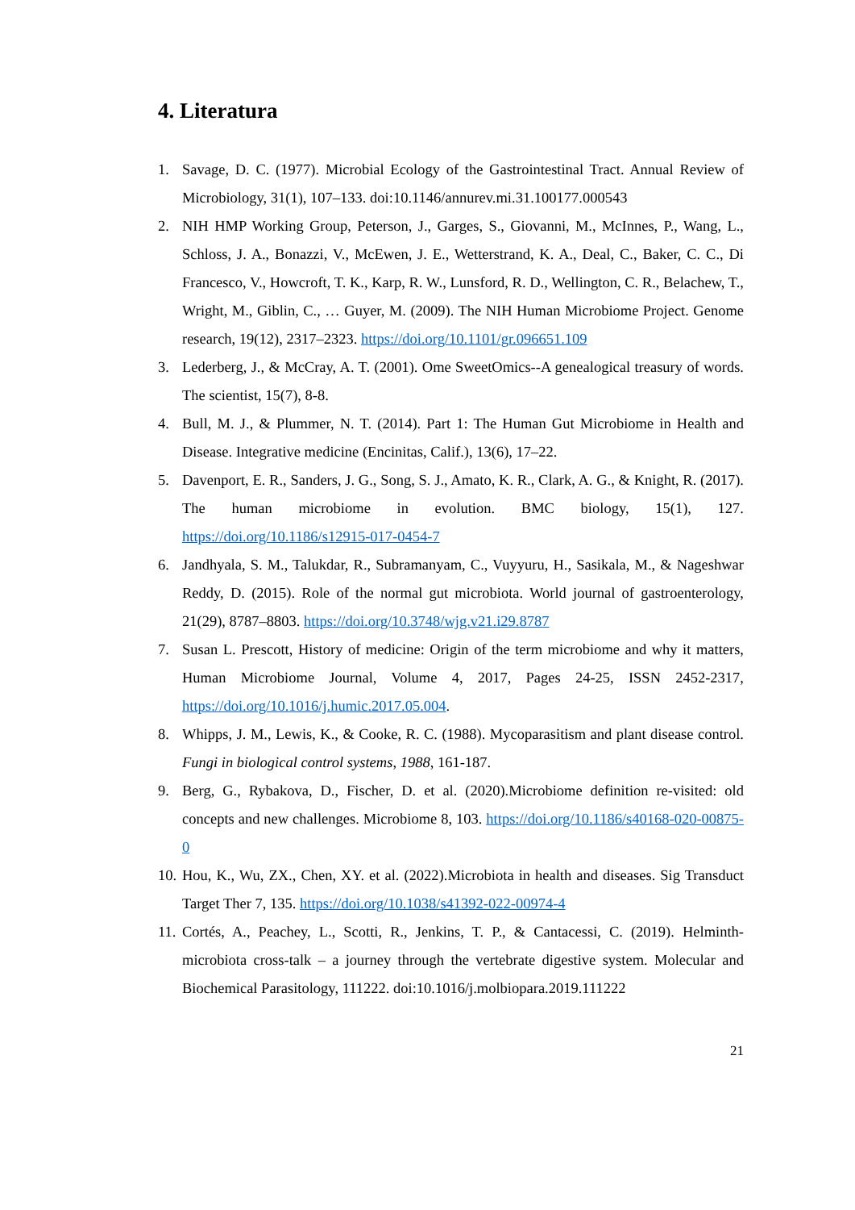4. Literatura
1. Savage, D. C. (1977). Microbial Ecology of the Gastrointestinal Tract. Annual Review of Microbiology, 31(1), 107–133. doi:10.1146/annurev.mi.31.100177.000543
2. NIH HMP Working Group, Peterson, J., Garges, S., Giovanni, M., McInnes, P., Wang, L., Schloss, J. A., Bonazzi, V., McEwen, J. E., Wetterstrand, K. A., Deal, C., Baker, C. C., Di Francesco, V., Howcroft, T. K., Karp, R. W., Lunsford, R. D., Wellington, C. R., Belachew, T., Wright, M., Giblin, C., … Guyer, M. (2009). The NIH Human Microbiome Project. Genome research, 19(12), 2317–2323. https://doi.org/10.1101/gr.096651.109
3. Lederberg, J., & McCray, A. T. (2001). Ome SweetOmics--A genealogical treasury of words. The scientist, 15(7), 8-8.
4. Bull, M. J., & Plummer, N. T. (2014). Part 1: The Human Gut Microbiome in Health and Disease. Integrative medicine (Encinitas, Calif.), 13(6), 17–22.
5. Davenport, E. R., Sanders, J. G., Song, S. J., Amato, K. R., Clark, A. G., & Knight, R. (2017). The human microbiome in evolution. BMC biology, 15(1), 127. https://doi.org/10.1186/s12915-017-0454-7
6. Jandhyala, S. M., Talukdar, R., Subramanyam, C., Vuyyuru, H., Sasikala, M., & Nageshwar Reddy, D. (2015). Role of the normal gut microbiota. World journal of gastroenterology, 21(29), 8787–8803. https://doi.org/10.3748/wjg.v21.i29.8787
7. Susan L. Prescott, History of medicine: Origin of the term microbiome and why it matters, Human Microbiome Journal, Volume 4, 2017, Pages 24-25, ISSN 2452-2317, https://doi.org/10.1016/j.humic.2017.05.004.
8. Whipps, J. M., Lewis, K., & Cooke, R. C. (1988). Mycoparasitism and plant disease control. Fungi in biological control systems, 1988, 161-187.
9. Berg, G., Rybakova, D., Fischer, D. et al. (2020).Microbiome definition re-visited: old concepts and new challenges. Microbiome 8, 103. https://doi.org/10.1186/s40168-020-00875-0
10. Hou, K., Wu, ZX., Chen, XY. et al. (2022).Microbiota in health and diseases. Sig Transduct Target Ther 7, 135. https://doi.org/10.1038/s41392-022-00974-4
11. Cortés, A., Peachey, L., Scotti, R., Jenkins, T. P., & Cantacessi, C. (2019). Helminth-microbiota cross-talk – a journey through the vertebrate digestive system. Molecular and Biochemical Parasitology, 111222. doi:10.1016/j.molbiopara.2019.111222
21